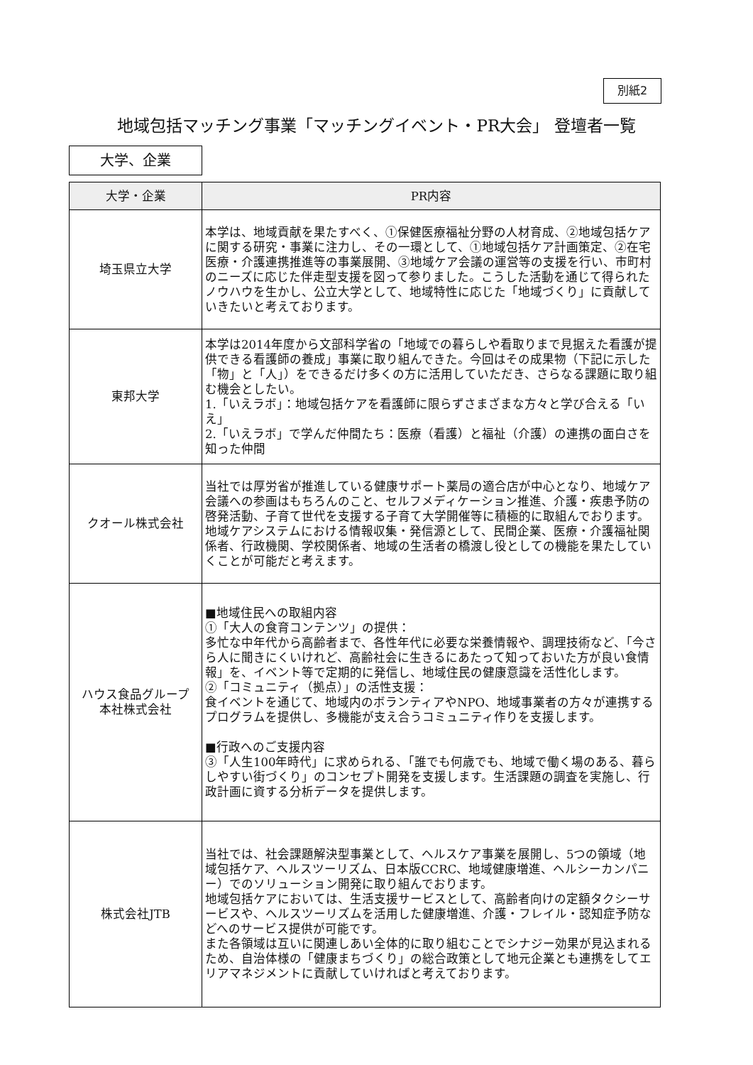別紙2
地域包括マッチング事業「マッチングイベント・PR大会」 登壇者一覧
大学、企業
| 大学・企業 | PR内容 |
| --- | --- |
| 埼玉県立大学 | 本学は、地域貢献を果たすべく、①保健医療福祉分野の人材育成、②地域包括ケアに関する研究・事業に注力し、その一環として、①地域包括ケア計画策定、②在宅医療・介護連携推進等の事業展開、③地域ケア会議の運営等の支援を行い、市町村のニーズに応じた伴走型支援を図って参りました。こうした活動を通じて得られたノウハウを生かし、公立大学として、地域特性に応じた「地域づくり」に貢献していきたいと考えております。 |
| 東邦大学 | 本学は2014年度から文部科学省の「地域での暮らしや看取りまで見据えた看護が提供できる看護師の養成」事業に取り組んできた。今回はその成果物（下記に示した「物」と「人」）をできるだけ多くの方に活用していただき、さらなる課題に取り組む機会としたい。 1.「いえラボ」：地域包括ケアを看護師に限らずさまざまな方々と学び合える「いえ」 2.「いえラボ」で学んだ仲間たち：医療（看護）と福祉（介護）の連携の面白さを知った仲間 |
| クオール株式会社 | 当社では厚労省が推進している健康サポート薬局の適合店が中心となり、地域ケア会議への参画はもちろんのこと、セルフメディケーション推進、介護・疾患予防の啓発活動、子育て世代を支援する子育て大学開催等に積極的に取組んでおります。地域ケアシステムにおける情報収集・発信源として、民間企業、医療・介護福祉関係者、行政機関、学校関係者、地域の生活者の橋渡し役としての機能を果たしていくことが可能だと考えます。 |
| ハウス食品グループ 本社株式会社 | ■地域住民への取組内容 ①「大人の食育コンテンツ」の提供： 多忙な中年代から高齢者まで、各性年代に必要な栄養情報や、調理技術など、「今さら人に聞きにくいけれど、高齢社会に生きるにあたって知っておいた方が良い食情報」を、イベント等で定期的に発信し、地域住民の健康意識を活性化します。 ②「コミュニティ（拠点）」の活性支援： 食イベントを通じて、地域内のボランティアやNPO、地域事業者の方々が連携するプログラムを提供し、多機能が支え合うコミュニティ作りを支援します。 ■行政へのご支援内容 ③「人生100年時代」に求められる、「誰でも何歳でも、地域で働く場のある、暮らしやすい街づくり」のコンセプト開発を支援します。生活課題の調査を実施し、行政計画に資する分析データを提供します。 |
| 株式会社JTB | 当社では、社会課題解決型事業として、ヘルスケア事業を展開し、5つの領域（地域包括ケア、ヘルスツーリズム、日本版CCRC、地域健康増進、ヘルシーカンパニー）でのソリューション開発に取り組んでおります。 地域包括ケアにおいては、生活支援サービスとして、高齢者向けの定額タクシーサービスや、ヘルスツーリズムを活用した健康増進、介護・フレイル・認知症予防などへのサービス提供が可能です。 また各領域は互いに関連しあい全体的に取り組むことでシナジー効果が見込まれるため、自治体様の「健康まちづくり」の総合政策として地元企業とも連携をしてエリアマネジメントに貢献していければと考えております。 |